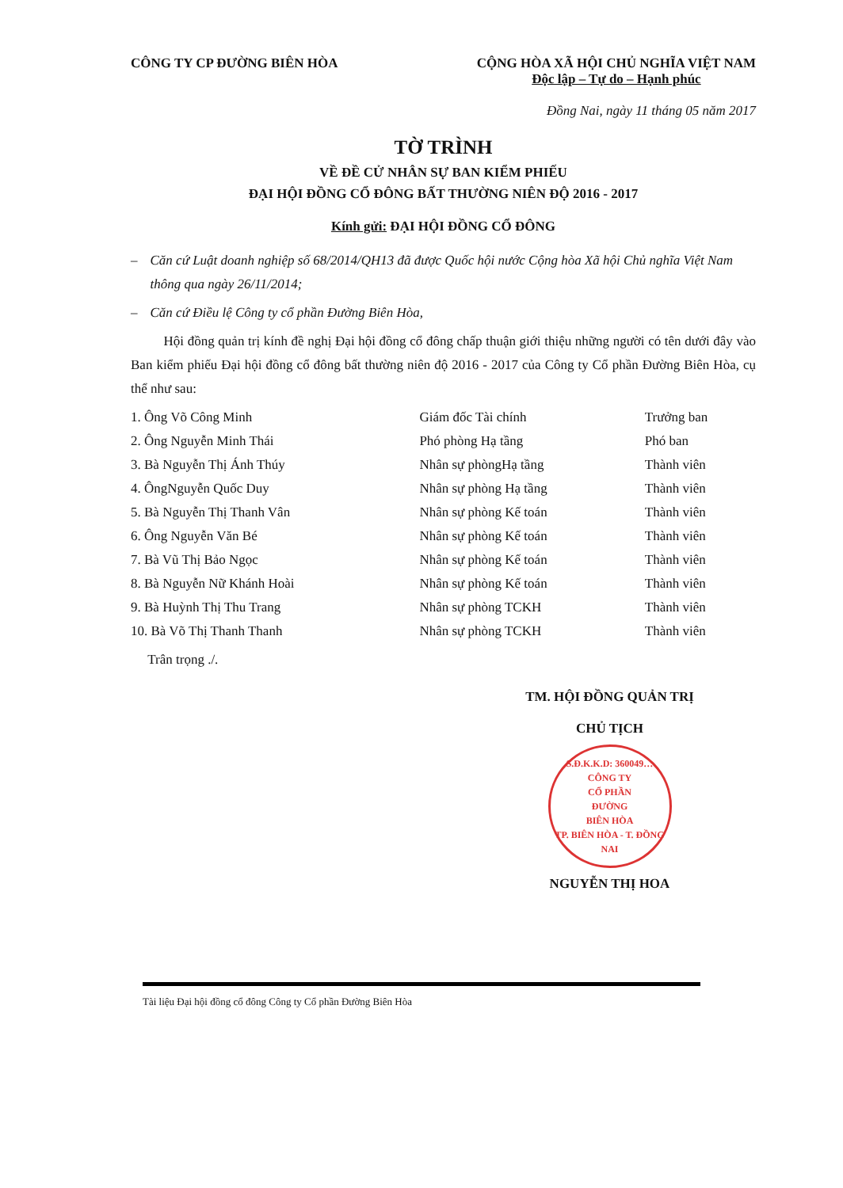CÔNG TY CP ĐƯỜNG BIÊN HÒA CỘNG HÒA XÃ HỘI CHỦ NGHĨA VIỆT NAM
Độc lập – Tự do – Hạnh phúc
Đồng Nai, ngày 11 tháng 05 năm 2017
TỜ TRÌNH
VỀ ĐỀ CỬ NHÂN SỰ BAN KIỂM PHIẾU
ĐẠI HỘI ĐỒNG CỔ ĐÔNG BẤT THƯỜNG NIÊN ĐỘ 2016 - 2017
Kính gửi: ĐẠI HỘI ĐỒNG CỔ ĐÔNG
– Căn cứ Luật doanh nghiệp số 68/2014/QH13 đã được Quốc hội nước Cộng hòa Xã hội Chủ nghĩa Việt Nam thông qua ngày 26/11/2014;
– Căn cứ Điều lệ Công ty cổ phần Đường Biên Hòa,
Hội đồng quản trị kính đề nghị Đại hội đồng cổ đông chấp thuận giới thiệu những người có tên dưới đây vào Ban kiểm phiếu Đại hội đồng cổ đông bất thường niên độ 2016 - 2017 của Công ty Cổ phần Đường Biên Hòa, cụ thể như sau:
| 1. Ông Võ Công Minh | Giám đốc Tài chính | Trưởng ban |
| 2. Ông Nguyễn Minh Thái | Phó phòng Hạ tầng | Phó ban |
| 3. Bà Nguyễn Thị Ánh Thúy | Nhân sự phòngHạ tầng | Thành viên |
| 4. ÔngNguyễn Quốc Duy | Nhân sự phòng Hạ tầng | Thành viên |
| 5. Bà Nguyễn Thị Thanh Vân | Nhân sự phòng Kế toán | Thành viên |
| 6. Ông Nguyễn Văn Bé | Nhân sự phòng Kế toán | Thành viên |
| 7. Bà Vũ Thị Bảo Ngọc | Nhân sự phòng Kế toán | Thành viên |
| 8. Bà Nguyễn Nữ Khánh Hoài | Nhân sự phòng Kế toán | Thành viên |
| 9. Bà Huỳnh Thị Thu Trang | Nhân sự phòng TCKH | Thành viên |
| 10. Bà Võ Thị Thanh Thanh | Nhân sự phòng TCKH | Thành viên |
Trân trọng ./.
TM. HỘI ĐỒNG QUẢN TRỊ
CHỦ TỊCH
S.Đ.K.K.D: 360049…
CÔNG TY
CỔ PHẦN
ĐƯỜNG
BIÊN HÒA
TP. BIÊN HÒA - T. ĐỒNG NAI
NGUYỄN THỊ HOA
Tài liệu Đại hội đồng cổ đông Công ty Cổ phần Đường Biên Hòa